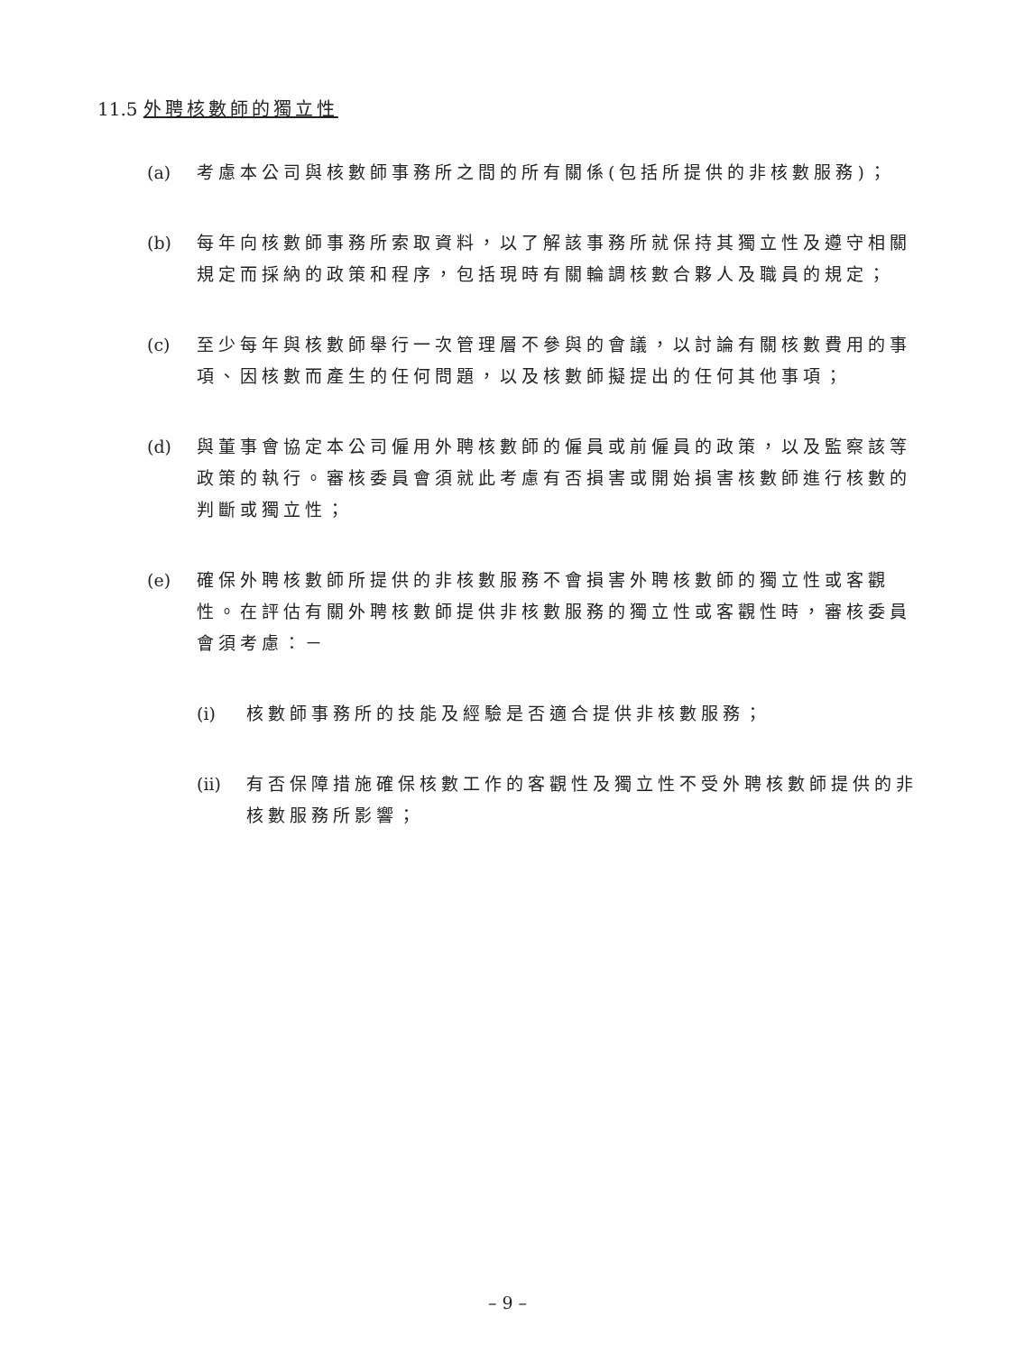11.5 外聘核數師的獨立性
(a) 考慮本公司與核數師事務所之間的所有關係(包括所提供的非核數服務)；
(b) 每年向核數師事務所索取資料，以了解該事務所就保持其獨立性及遵守相關規定而採納的政策和程序，包括現時有關輪調核數合夥人及職員的規定；
(c) 至少每年與核數師舉行一次管理層不參與的會議，以討論有關核數費用的事項、因核數而產生的任何問題，以及核數師擬提出的任何其他事項；
(d) 與董事會協定本公司僱用外聘核數師的僱員或前僱員的政策，以及監察該等政策的執行。審核委員會須就此考慮有否損害或開始損害核數師進行核數的判斷或獨立性；
(e) 確保外聘核數師所提供的非核數服務不會損害外聘核數師的獨立性或客觀性。在評估有關外聘核數師提供非核數服務的獨立性或客觀性時，審核委員會須考慮：－
(i) 核數師事務所的技能及經驗是否適合提供非核數服務；
(ii)
有否保障措施確保核數工作的客觀性及獨立性不受外聘核數師提供的非核數服務所影響；
– 9 –